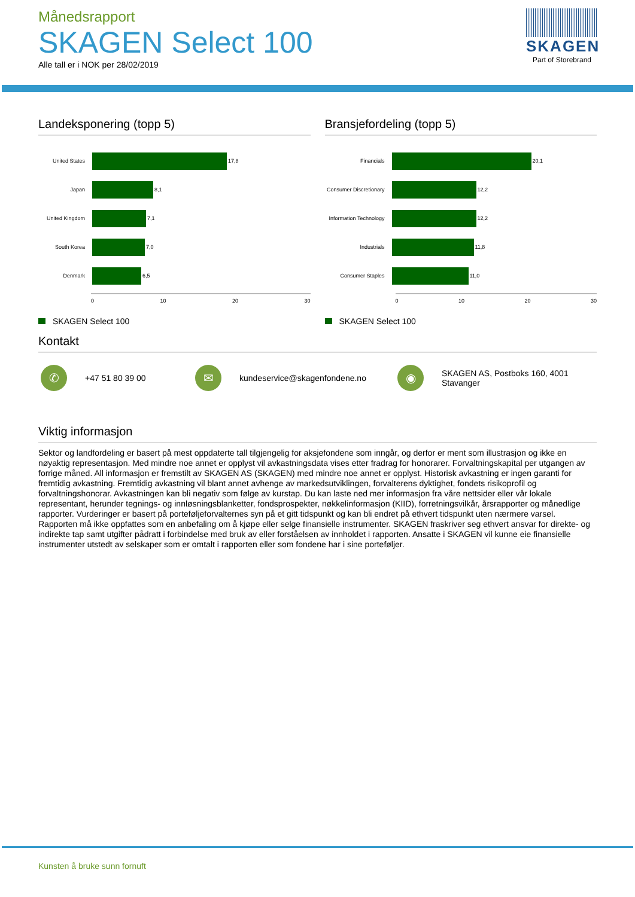Månedsrapport
SKAGEN Select 100
Alle tall er i NOK per 28/02/2019
SKAGEN
Part of Storebrand
Landeksponering (topp 5)
United States
17,8
Japan
8,1
United Kingdom
7,1
South Korea
7,0
Denmark
6,5
0 10 20 30
SKAGEN Select 100
Bransjefordeling (topp 5)
Financials
20,1
Consumer Discretionary
12,2
Information Technology
12,2
Industrials
11,8
Consumer Staples
11,0
0 10 20 30
SKAGEN Select 100
Kontakt
✆ +47 51 80 39 00 ✉ kundeservice@skagenfondene.no ◉ SKAGEN AS, Postboks 160, 4001 Stavanger
Viktig informasjon
Sektor og landfordeling er basert på mest oppdaterte tall tilgjengelig for aksjefondene som inngår, og derfor er ment som illustrasjon og ikke en nøyaktig representasjon. Med mindre noe annet er opplyst vil avkastningsdata vises etter fradrag for honorarer. Forvaltningskapital per utgangen av forrige måned. All informasjon er fremstilt av SKAGEN AS (SKAGEN) med mindre noe annet er opplyst. Historisk avkastning er ingen garanti for fremtidig avkastning. Fremtidig avkastning vil blant annet avhenge av markedsutviklingen, forvalterens dyktighet, fondets risikoprofil og forvaltningshonorar. Avkastningen kan bli negativ som følge av kurstap. Du kan laste ned mer informasjon fra våre nettsider eller vår lokale representant, herunder tegnings- og innløsningsblanketter, fondsprospekter, nøkkelinformasjon (KIID), forretningsvilkår, årsrapporter og månedlige rapporter. Vurderinger er basert på porteføljeforvalternes syn på et gitt tidspunkt og kan bli endret på ethvert tidspunkt uten nærmere varsel. Rapporten må ikke oppfattes som en anbefaling om å kjøpe eller selge finansielle instrumenter. SKAGEN fraskriver seg ethvert ansvar for direkte- og indirekte tap samt utgifter pådratt i forbindelse med bruk av eller forståelsen av innholdet i rapporten. Ansatte i SKAGEN vil kunne eie finansielle instrumenter utstedt av selskaper som er omtalt i rapporten eller som fondene har i sine porteføljer.
Kunsten å bruke sunn fornuft